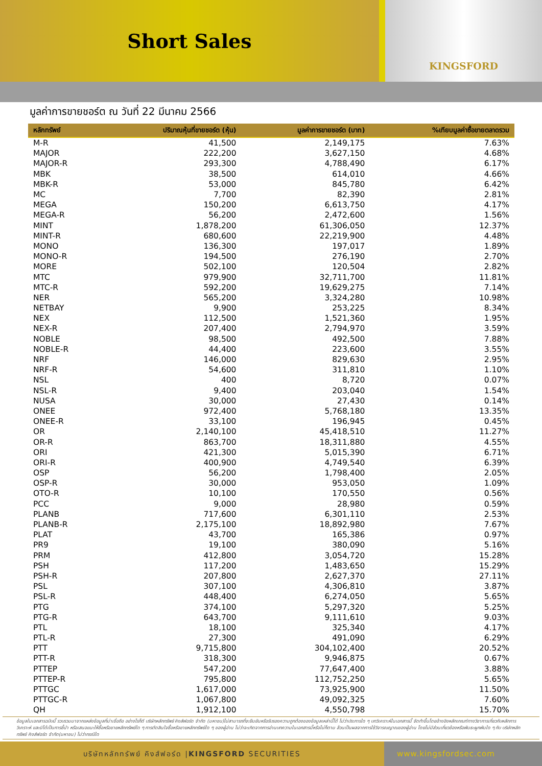Short Sales
KINGSFORD
มูลค่าการขายชอร์ต ณ วันที่ 22 มีนาคม 2566
| หลักทรัพย์ | ปริมาณหุ้นที่ขายชอร์ต (หุ้น) | มูลค่าการขายชอร์ต (บาท) | %เทียบมูลค่าซื้อขายตลาดรวม |
| --- | --- | --- | --- |
| M-R | 41,500 | 2,149,175 | 7.63% |
| MAJOR | 222,200 | 3,627,150 | 4.68% |
| MAJOR-R | 293,300 | 4,788,490 | 6.17% |
| MBK | 38,500 | 614,010 | 4.66% |
| MBK-R | 53,000 | 845,780 | 6.42% |
| MC | 7,700 | 82,390 | 2.81% |
| MEGA | 150,200 | 6,613,750 | 4.17% |
| MEGA-R | 56,200 | 2,472,600 | 1.56% |
| MINT | 1,878,200 | 61,306,050 | 12.37% |
| MINT-R | 680,600 | 22,219,900 | 4.48% |
| MONO | 136,300 | 197,017 | 1.89% |
| MONO-R | 194,500 | 276,190 | 2.70% |
| MORE | 502,100 | 120,504 | 2.82% |
| MTC | 979,900 | 32,711,700 | 11.81% |
| MTC-R | 592,200 | 19,629,275 | 7.14% |
| NER | 565,200 | 3,324,280 | 10.98% |
| NETBAY | 9,900 | 253,225 | 8.34% |
| NEX | 112,500 | 1,521,360 | 1.95% |
| NEX-R | 207,400 | 2,794,970 | 3.59% |
| NOBLE | 98,500 | 492,500 | 7.88% |
| NOBLE-R | 44,400 | 223,600 | 3.55% |
| NRF | 146,000 | 829,630 | 2.95% |
| NRF-R | 54,600 | 311,810 | 1.10% |
| NSL | 400 | 8,720 | 0.07% |
| NSL-R | 9,400 | 203,040 | 1.54% |
| NUSA | 30,000 | 27,430 | 0.14% |
| ONEE | 972,400 | 5,768,180 | 13.35% |
| ONEE-R | 33,100 | 196,945 | 0.45% |
| OR | 2,140,100 | 45,418,510 | 11.27% |
| OR-R | 863,700 | 18,311,880 | 4.55% |
| ORI | 421,300 | 5,015,390 | 6.71% |
| ORI-R | 400,900 | 4,749,540 | 6.39% |
| OSP | 56,200 | 1,798,400 | 2.05% |
| OSP-R | 30,000 | 953,050 | 1.09% |
| OTO-R | 10,100 | 170,550 | 0.56% |
| PCC | 9,000 | 28,980 | 0.59% |
| PLANB | 717,600 | 6,301,110 | 2.53% |
| PLANB-R | 2,175,100 | 18,892,980 | 7.67% |
| PLAT | 43,700 | 165,386 | 0.97% |
| PR9 | 19,100 | 380,090 | 5.16% |
| PRM | 412,800 | 3,054,720 | 15.28% |
| PSH | 117,200 | 1,483,650 | 15.29% |
| PSH-R | 207,800 | 2,627,370 | 27.11% |
| PSL | 307,100 | 4,306,810 | 3.87% |
| PSL-R | 448,400 | 6,274,050 | 5.65% |
| PTG | 374,100 | 5,297,320 | 5.25% |
| PTG-R | 643,700 | 9,111,610 | 9.03% |
| PTL | 18,100 | 325,340 | 4.17% |
| PTL-R | 27,300 | 491,090 | 6.29% |
| PTT | 9,715,800 | 304,102,400 | 20.52% |
| PTT-R | 318,300 | 9,946,875 | 0.67% |
| PTTEP | 547,200 | 77,647,400 | 3.88% |
| PTTEP-R | 795,800 | 112,752,250 | 5.65% |
| PTTGC | 1,617,000 | 73,925,900 | 11.50% |
| PTTGC-R | 1,067,800 | 49,092,325 | 7.60% |
| QH | 1,912,100 | 4,550,798 | 15.70% |
ข้อมูลในเอกสารฉบับนี้ รวบรวมมาจากแหล่งข้อมูลที่น่าเชื่อถือ อย่างไรก็ดี บริษัทหลักทรัพย์ คิงส์ฟอร์ด จำกัด (มหาชน)ไม่สามารถที่จะยืนยันหรือรับรองความถูกต้องของข้อมูลเหล่านี้ได้ ไม่ว่าประการใด ๆ บทวิเคราะห์ในเอกสารนี้ จัดทำขึ้นโดยอ้างอิงหลักเกณฑ์ทางวิชาการเกี่ยวกับหลักการวิเคราะห์ และมิได้เป็นการชี้นำ หรือเสนอแนะให้ซื้อหรือขายหลักทรัพย์ใด ๆ การตัดสินใจซื้อหรือขายหลักทรัพย์ใด ๆ ของผู้อ่าน ไม่ว่าจะเกิดจากการอ่านบทความในเอกสารนี้หรือไม่ก็ตาม ล้วนเป็นผลจากการใช้วิจารณญาณของผู้อ่าน โดยไม่มีส่วนเกี่ยวข้องหรือพันธะผูกพันใด ๆ กับ บริษัทหลักทรัพย์ คิงส์ฟอร์ด จำกัด(มหาชน) ไม่ว่ากรณีใด
บริษัทหลักทรัพย์ คิงส์ฟอร์ด | KINGSFORD SECURITIES
www.kingsfordsec.com